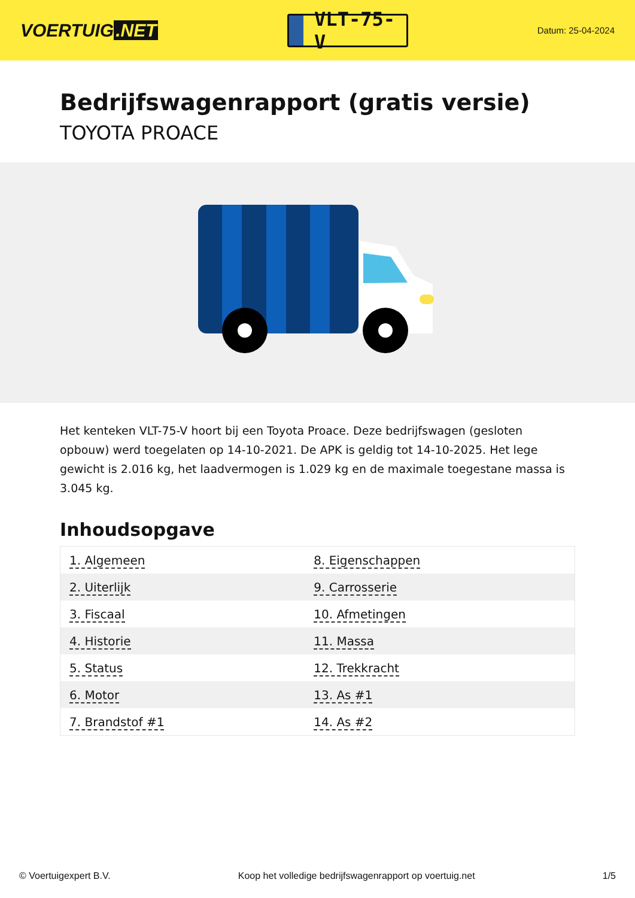VOERTUIG.NET
VLT-75-V
Datum: 25-04-2024
Bedrijfswagenrapport (gratis versie)
TOYOTA PROACE
Het kenteken VLT-75-V hoort bij een Toyota Proace. Deze bedrijfswagen (gesloten opbouw) werd toegelaten op 14-10-2021. De APK is geldig tot 14-10-2025. Het lege gewicht is 2.016 kg, het laadvermogen is 1.029 kg en de maximale toegestane massa is 3.045 kg.
Inhoudsopgave
| 1. Algemeen | 8. Eigenschappen |
| 2. Uiterlijk | 9. Carrosserie |
| 3. Fiscaal | 10. Afmetingen |
| 4. Historie | 11. Massa |
| 5. Status | 12. Trekkracht |
| 6. Motor | 13. As #1 |
| 7. Brandstof #1 | 14. As #2 |
© Voertuigexpert B.V. Koop het volledige bedrijfswagenrapport op voertuig.net 1/5